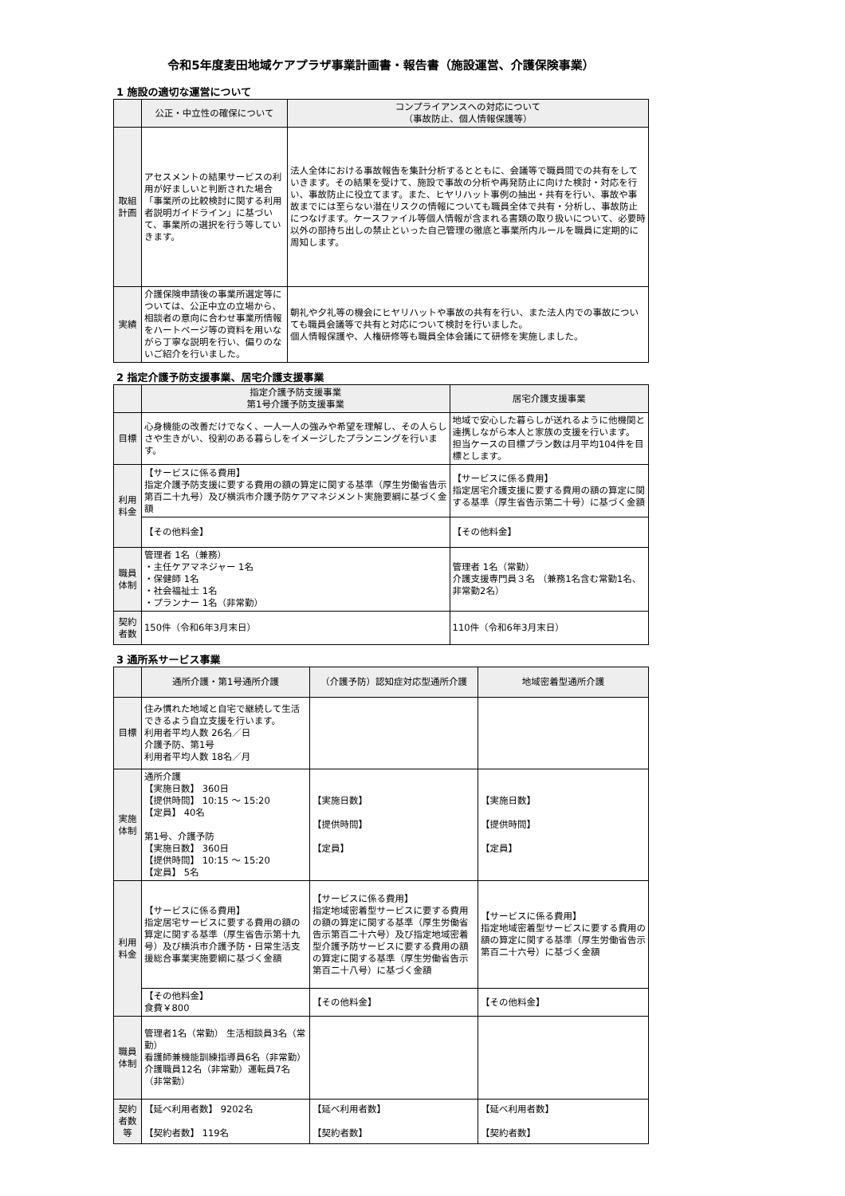令和5年度麦田地域ケアプラザ事業計画書・報告書（施設運営、介護保険事業）
1 施設の適切な運営について
| | 公正・中立性の確保について | コンプライアンスへの対応について （事故防止、個人情報保護等） |
| --- | --- | --- |
| 取組計画 | アセスメントの結果サービスの利用が好ましいと判断された場合「事業所の比較検討に関する利用者説明ガイドライン」に基づいて、事業所の選択を行う等していきます。 | 法人全体における事故報告を集計分析するとともに、会議等で職員間での共有をしていきます。その結果を受けて、施設で事故の分析や再発防止に向けた検討・対応を行い、事故防止に役立てます。また、ヒヤリハット事例の抽出・共有を行い、事故や事故までには至らない潜在リスクの情報についても職員全体で共有・分析し、事故防止につなげます。ケースファイル等個人情報が含まれる書類の取り扱いについて、必要時以外の部持ち出しの禁止といった自己管理の徹底と事業所内ルールを職員に定期的に周知します。 |
| 実績 | 介護保険申請後の事業所選定等については、公正中立の立場から、相談者の意向に合わせ事業所情報をハートページ等の資料を用いながら丁寧な説明を行い、偏りのないご紹介を行いました。 | 朝礼や夕礼等の機会にヒヤリハットや事故の共有を行い、また法人内での事故についても職員会議等で共有と対応について検討を行いました。 個人情報保護や、人権研修等も職員全体会議にて研修を実施しました。 |
2 指定介護予防支援事業、居宅介護支援事業
| | 指定介護予防支援事業 第1号介護予防支援事業 | 居宅介護支援事業 |
| --- | --- | --- |
| 目標 | 心身機能の改善だけでなく、一人一人の強みや希望を理解し、その人らしさや生きがい、役割のある暮らしをイメージしたプランニングを行います。 | 地域で安心した暮らしが送れるように他機関と連携しながら本人と家族の支援を行います。 担当ケースの目標プラン数は月平均104件を目標とします。 |
| 利用料金 | 【サービスに係る費用】 指定介護予防支援に要する費用の額の算定に関する基準（厚生労働省告示第百二十九号）及び横浜市介護予防ケアマネジメント実施要綱に基づく金額 | 【サービスに係る費用】 指定居宅介護支援に要する費用の額の算定に関する基準（厚生省告示第二十号）に基づく金額 |
| | 【その他料金】 | 【その他料金】 |
| 職員体制 | 管理者 1名（兼務） ・主任ケアマネジャー 1名 ・保健師 1名 ・社会福祉士 1名 ・プランナー 1名（非常勤） | 管理者 1名（常勤） 介護支援専門員３名 （兼務1名含む常勤1名、非常勤2名） |
| 契約者数 | 150件（令和6年3月末日） | 110件（令和6年3月末日） |
3 通所系サービス事業
| | 通所介護・第1号通所介護 | （介護予防）認知症対応型通所介護 | 地域密着型通所介護 |
| --- | --- | --- | --- |
| 目標 | 住み慣れた地域と自宅で継続して生活できるよう自立支援を行います。 利用者平均人数 26名／日 介護予防、第1号 利用者平均人数 18名／月 | | |
| 実施体制 | 通所介護 【実施日数】 360日 【提供時間】 10:15 ～ 15:20 【定員】 40名 第1号、介護予防 【実施日数】 360日 【提供時間】 10:15 ～ 15:20 【定員】 5名 | 【実施日数】 【提供時間】 【定員】 | 【実施日数】 【提供時間】 【定員】 |
| 利用料金 | 【サービスに係る費用】 指定居宅サービスに要する費用の額の算定に関する基準（厚生省告示第十九号）及び横浜市介護予防・日常生活支援総合事業実施要綱に基づく金額 | 【サービスに係る費用】 指定地域密着型サービスに要する費用の額の算定に関する基準（厚生労働省告示第百二十六号）及び指定地域密着型介護予防サービスに要する費用の額の算定に関する基準（厚生労働省告示第百二十八号）に基づく金額 | 【サービスに係る費用】 指定地域密着型サービスに要する費用の額の算定に関する基準（厚生労働省告示第百二十六号）に基づく金額 |
| | 【その他料金】 食費￥800 | 【その他料金】 | 【その他料金】 |
| 職員体制 | 管理者1名（常勤） 生活相談員3名（常勤） 看護師兼機能訓練指導員6名（非常勤） 介護職員12名（非常勤）運転員7名（非常勤） | | |
| 契約者数等 | 【延べ利用者数】 9202名 【契約者数】 119名 | 【延べ利用者数】 【契約者数】 | 【延べ利用者数】 【契約者数】 |